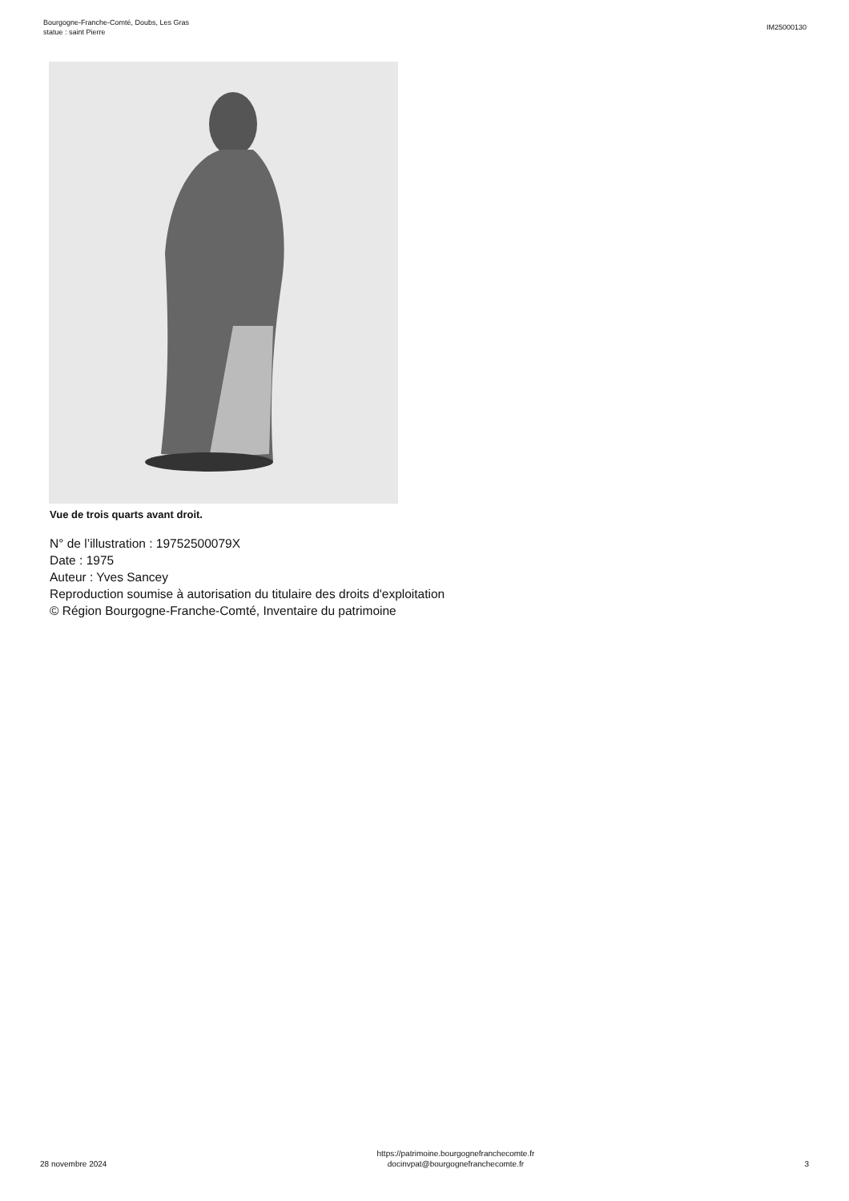Bourgogne-Franche-Comté, Doubs, Les Gras
statue : saint Pierre
IM25000130
Vue de trois quarts avant droit.
N° de l’illustration : 19752500079X
Date : 1975
Auteur : Yves Sancey
Reproduction soumise à autorisation du titulaire des droits d'exploitation
© Région Bourgogne-Franche-Comté, Inventaire du patrimoine
28 novembre 2024
https://patrimoine.bourgognefranchecomte.fr
docinvpat@bourgognefranchecomte.fr
3